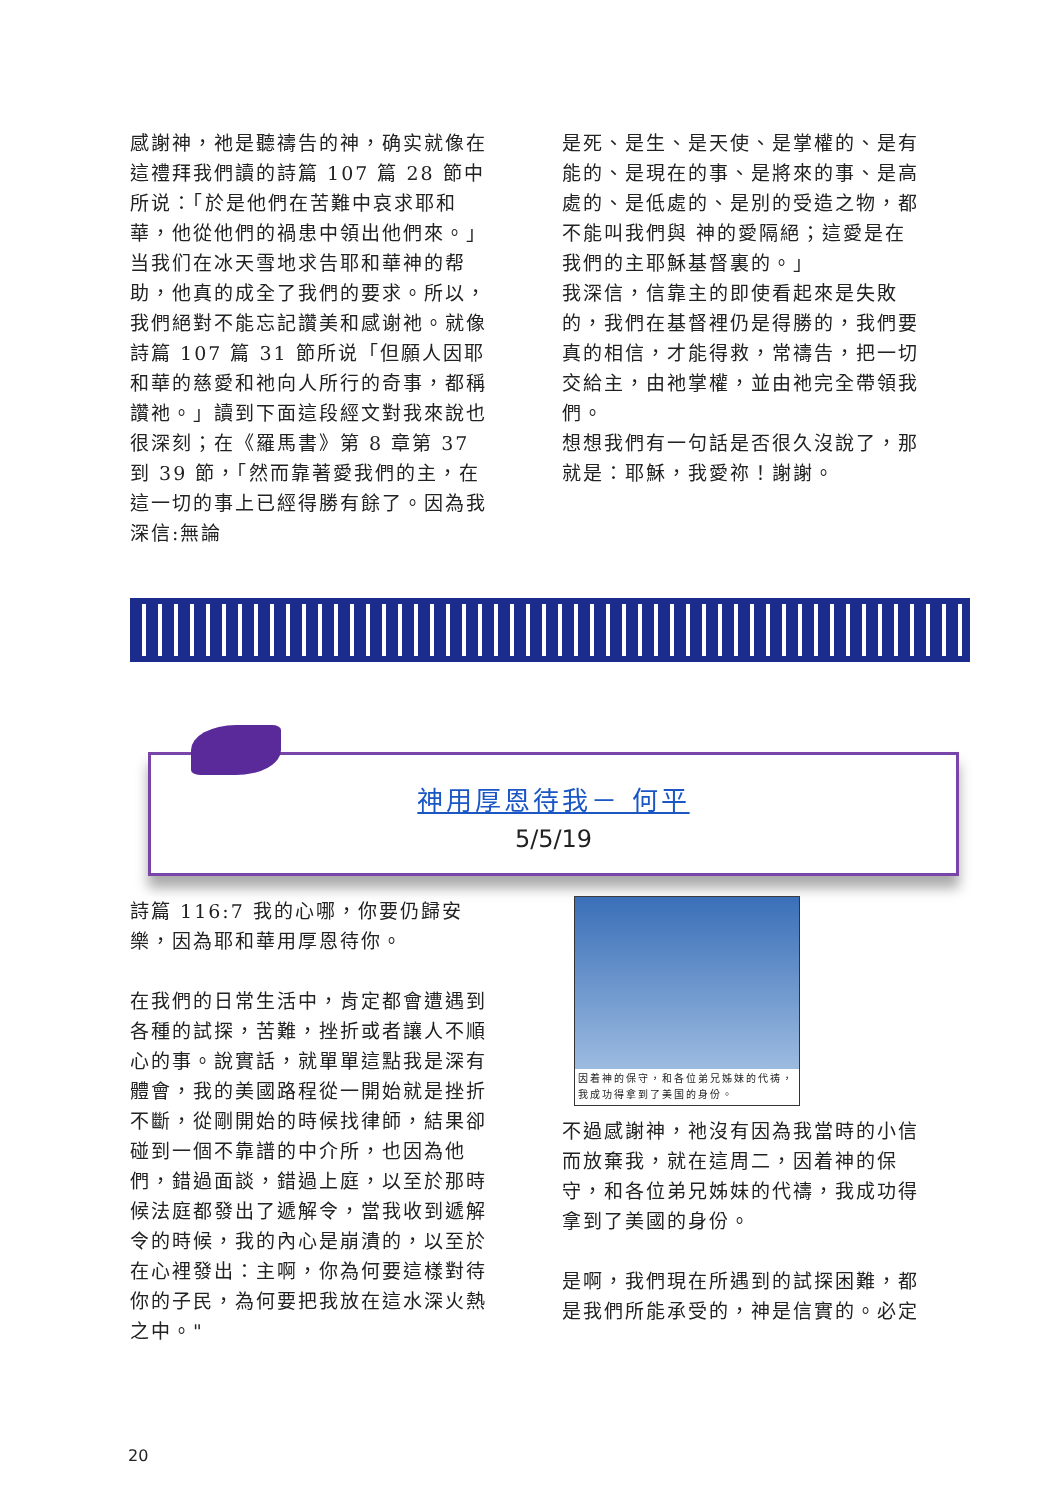感謝神，祂是聽禱告的神，确实就像在這禮拜我們讀的詩篇 107 篇 28 節中所说：「於是他們在苦難中哀求耶和華，他從他們的禍患中領出他們來。」当我们在冰天雪地求告耶和華神的帮助，他真的成全了我們的要求。所以，我們絕對不能忘記讚美和感谢祂。就像詩篇 107 篇 31 節所说「但願人因耶和華的慈愛和祂向人所行的奇事，都稱讚祂。」讀到下面這段經文對我來說也很深刻；在《羅馬書》第 8 章第 37 到 39 節，「然而靠著愛我們的主，在這一切的事上已經得勝有餘了。因為我深信:無論
是死、是生、是天使、是掌權的、是有能的、是現在的事、是將來的事、是高處的、是低處的、是別的受造之物，都不能叫我們與 神的愛隔絕；這愛是在我們的主耶穌基督裏的。」
我深信，信靠主的即使看起來是失敗的，我們在基督裡仍是得勝的，我們要真的相信，才能得救，常禱告，把一切交給主，由祂掌權，並由祂完全帶領我們。
想想我們有一句話是否很久沒說了，那就是：耶穌，我愛祢！謝謝。
神用厚恩待我－ 何平
5/5/19
詩篇 116:7 我的心哪，你要仍歸安樂，因為耶和華用厚恩待你。
在我們的日常生活中，肯定都會遭遇到各種的試探，苦難，挫折或者讓人不順心的事。說實話，就單單這點我是深有體會，我的美國路程從一開始就是挫折不斷，從剛開始的時候找律師，結果卻碰到一個不靠譜的中介所，也因為他們，錯過面談，錯過上庭，以至於那時候法庭都發出了遞解令，當我收到遞解令的時候，我的內心是崩潰的，以至於在心裡發出：主啊，你為何要這樣對待你的子民，為何要把我放在這水深火熱之中。"
因着神的保守，和各位弟兄姊妹的代祷，我成功得拿到了美国的身份。
不過感謝神，祂沒有因為我當時的小信而放棄我，就在這周二，因着神的保守，和各位弟兄姊妹的代禱，我成功得拿到了美國的身份。
是啊，我們現在所遇到的試探困難，都是我們所能承受的，神是信實的。必定
20